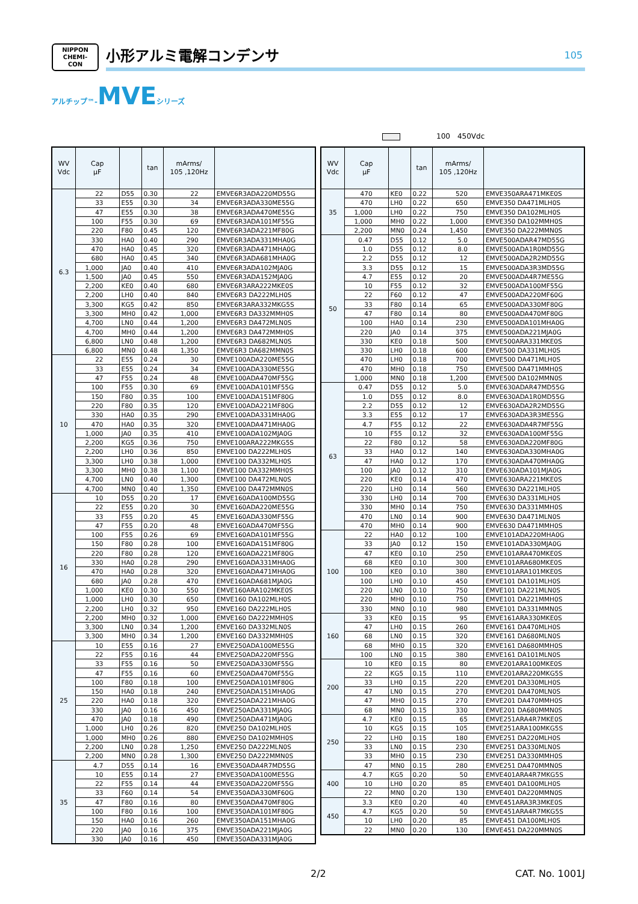NIPPON
CHEMI-CON
小形アルミ電解コンデンサ
105
アルチップ™-MVEシリーズ
100　450Vdc
| WV Vdc | Cap μF | | tan | mArms/ 105 ,120Hz | |
| --- | --- | --- | --- | --- | --- |
| 6.3 | 22 | D55 | 0.30 | 22 | EMVE6R3ADA220MD55G |
| | 33 | E55 | 0.30 | 34 | EMVE6R3ADA330ME55G |
| | 47 | E55 | 0.30 | 38 | EMVE6R3ADA470ME55G |
| | 100 | F55 | 0.30 | 69 | EMVE6R3ADA101MF55G |
| | 220 | F80 | 0.45 | 120 | EMVE6R3ADA221MF80G |
| | 330 | HA0 | 0.40 | 290 | EMVE6R3ADA331MHA0G |
| | 470 | HA0 | 0.45 | 320 | EMVE6R3ADA471MHA0G |
| | 680 | HA0 | 0.45 | 340 | EMVE6R3ADA681MHA0G |
| | 1,000 | JA0 | 0.40 | 410 | EMVE6R3ADA102MJA0G |
| | 1,500 | JA0 | 0.45 | 550 | EMVE6R3ADA152MJA0G |
| | 2,200 | KE0 | 0.40 | 680 | EMVE6R3ARA222MKE0S |
| | 2,200 | LH0 | 0.40 | 840 | EMVE6R3 DA222MLH0S |
| | 3,300 | KG5 | 0.42 | 850 | EMVE6R3ARA332MKG5S |
| | 3,300 | MH0 | 0.42 | 1,000 | EMVE6R3 DA332MMH0S |
| | 4,700 | LN0 | 0.44 | 1,200 | EMVE6R3 DA472MLN0S |
| | 4,700 | MH0 | 0.44 | 1,200 | EMVE6R3 DA472MMH0S |
| | 6,800 | LN0 | 0.48 | 1,200 | EMVE6R3 DA682MLN0S |
| | 6,800 | MN0 | 0.48 | 1,350 | EMVE6R3 DA682MMN0S |
| 10 | 22 | E55 | 0.24 | 30 | EMVE100ADA220ME55G |
| | 33 | E55 | 0.24 | 34 | EMVE100ADA330ME55G |
| | 47 | F55 | 0.24 | 48 | EMVE100ADA470MF55G |
| | 100 | F55 | 0.30 | 69 | EMVE100ADA101MF55G |
| | 150 | F80 | 0.35 | 100 | EMVE100ADA151MF80G |
| | 220 | F80 | 0.35 | 120 | EMVE100ADA221MF80G |
| | 330 | HA0 | 0.35 | 290 | EMVE100ADA331MHA0G |
| | 470 | HA0 | 0.35 | 320 | EMVE100ADA471MHA0G |
| | 1,000 | JA0 | 0.35 | 410 | EMVE100ADA102MJA0G |
| | 2,200 | KG5 | 0.36 | 750 | EMVE100ARA222MKG5S |
| | 2,200 | LH0 | 0.36 | 850 | EMVE100 DA222MLH0S |
| | 3,300 | LH0 | 0.38 | 1,000 | EMVE100 DA332MLH0S |
| | 3,300 | MH0 | 0.38 | 1,100 | EMVE100 DA332MMH0S |
| | 4,700 | LN0 | 0.40 | 1,300 | EMVE100 DA472MLN0S |
| | 4,700 | MN0 | 0.40 | 1,350 | EMVE100 DA472MMN0S |
| 16 | 10 | D55 | 0.20 | 17 | EMVE160ADA100MD55G |
| | 22 | E55 | 0.20 | 30 | EMVE160ADA220ME55G |
| | 33 | F55 | 0.20 | 45 | EMVE160ADA330MF55G |
| | 47 | F55 | 0.20 | 48 | EMVE160ADA470MF55G |
| | 100 | F55 | 0.26 | 69 | EMVE160ADA101MF55G |
| | 150 | F80 | 0.28 | 100 | EMVE160ADA151MF80G |
| | 220 | F80 | 0.28 | 120 | EMVE160ADA221MF80G |
| | 330 | HA0 | 0.28 | 290 | EMVE160ADA331MHA0G |
| | 470 | HA0 | 0.28 | 320 | EMVE160ADA471MHA0G |
| | 680 | JA0 | 0.28 | 470 | EMVE160ADA681MJA0G |
| | 1,000 | KE0 | 0.30 | 550 | EMVE160ARA102MKE0S |
| | 1,000 | LH0 | 0.30 | 650 | EMVE160 DA102MLH0S |
| | 2,200 | LH0 | 0.32 | 950 | EMVE160 DA222MLH0S |
| | 2,200 | MH0 | 0.32 | 1,000 | EMVE160 DA222MMH0S |
| | 3,300 | LN0 | 0.34 | 1,200 | EMVE160 DA332MLN0S |
| | 3,300 | MH0 | 0.34 | 1,200 | EMVE160 DA332MMH0S |
| 25 | 10 | E55 | 0.16 | 27 | EMVE250ADA100ME55G |
| | 22 | F55 | 0.16 | 44 | EMVE250ADA220MF55G |
| | 33 | F55 | 0.16 | 50 | EMVE250ADA330MF55G |
| | 47 | F55 | 0.16 | 60 | EMVE250ADA470MF55G |
| | 100 | F80 | 0.18 | 100 | EMVE250ADA101MF80G |
| | 150 | HA0 | 0.18 | 240 | EMVE250ADA151MHA0G |
| | 220 | HA0 | 0.18 | 320 | EMVE250ADA221MHA0G |
| | 330 | JA0 | 0.16 | 450 | EMVE250ADA331MJA0G |
| | 470 | JA0 | 0.18 | 490 | EMVE250ADA471MJA0G |
| | 1,000 | LH0 | 0.26 | 820 | EMVE250 DA102MLH0S |
| | 1,000 | MH0 | 0.26 | 880 | EMVE250 DA102MMH0S |
| | 2,200 | LN0 | 0.28 | 1,250 | EMVE250 DA222MLN0S |
| | 2,200 | MN0 | 0.28 | 1,300 | EMVE250 DA222MMN0S |
| 35 | 4.7 | D55 | 0.14 | 16 | EMVE350ADA4R7MD55G |
| | 10 | E55 | 0.14 | 27 | EMVE350ADA100ME55G |
| | 22 | F55 | 0.14 | 44 | EMVE350ADA220MF55G |
| | 33 | F60 | 0.14 | 54 | EMVE350ADA330MF60G |
| | 47 | F80 | 0.16 | 80 | EMVE350ADA470MF80G |
| | 100 | F80 | 0.16 | 100 | EMVE350ADA101MF80G |
| | 150 | HA0 | 0.16 | 260 | EMVE350ADA151MHA0G |
| | 220 | JA0 | 0.16 | 375 | EMVE350ADA221MJA0G |
| | 330 | JA0 | 0.16 | 450 | EMVE350ADA331MJA0G |
| WV Vdc | Cap μF | | tan | mArms/ 105 ,120Hz | |
| --- | --- | --- | --- | --- | --- |
| 35 | 470 | KE0 | 0.22 | 520 | EMVE350ARA471MKE0S |
| | 470 | LH0 | 0.22 | 650 | EMVE350 DA471MLH0S |
| | 1,000 | LH0 | 0.22 | 750 | EMVE350 DA102MLH0S |
| | 1,000 | MH0 | 0.22 | 1,000 | EMVE350 DA102MMH0S |
| | 2,200 | MN0 | 0.24 | 1,450 | EMVE350 DA222MMN0S |
| 50 | 0.47 | D55 | 0.12 | 5.0 | EMVE500ADAR47MD55G |
| | 1.0 | D55 | 0.12 | 8.0 | EMVE500ADA1R0MD55G |
| | 2.2 | D55 | 0.12 | 12 | EMVE500ADA2R2MD55G |
| | 3.3 | D55 | 0.12 | 15 | EMVE500ADA3R3MD55G |
| | 4.7 | E55 | 0.12 | 20 | EMVE500ADA4R7ME55G |
| | 10 | F55 | 0.12 | 32 | EMVE500ADA100MF55G |
| | 22 | F60 | 0.12 | 47 | EMVE500ADA220MF60G |
| | 33 | F80 | 0.14 | 65 | EMVE500ADA330MF80G |
| | 47 | F80 | 0.14 | 80 | EMVE500ADA470MF80G |
| | 100 | HA0 | 0.14 | 230 | EMVE500ADA101MHA0G |
| | 220 | JA0 | 0.14 | 375 | EMVE500ADA221MJA0G |
| | 330 | KE0 | 0.18 | 500 | EMVE500ARA331MKE0S |
| | 330 | LH0 | 0.18 | 600 | EMVE500 DA331MLH0S |
| | 470 | LH0 | 0.18 | 700 | EMVE500 DA471MLH0S |
| | 470 | MH0 | 0.18 | 750 | EMVE500 DA471MMH0S |
| | 1,000 | MN0 | 0.18 | 1,200 | EMVE500 DA102MMN0S |
| 63 | 0.47 | D55 | 0.12 | 5.0 | EMVE630ADAR47MD55G |
| | 1.0 | D55 | 0.12 | 8.0 | EMVE630ADA1R0MD55G |
| | 2.2 | D55 | 0.12 | 12 | EMVE630ADA2R2MD55G |
| | 3.3 | E55 | 0.12 | 17 | EMVE630ADA3R3ME55G |
| | 4.7 | F55 | 0.12 | 22 | EMVE630ADA4R7MF55G |
| | 10 | F55 | 0.12 | 32 | EMVE630ADA100MF55G |
| | 22 | F80 | 0.12 | 58 | EMVE630ADA220MF80G |
| | 33 | HA0 | 0.12 | 140 | EMVE630ADA330MHA0G |
| | 47 | HA0 | 0.12 | 170 | EMVE630ADA470MHA0G |
| | 100 | JA0 | 0.12 | 310 | EMVE630ADA101MJA0G |
| | 220 | KE0 | 0.14 | 470 | EMVE630ARA221MKE0S |
| | 220 | LH0 | 0.14 | 560 | EMVE630 DA221MLH0S |
| | 330 | LH0 | 0.14 | 700 | EMVE630 DA331MLH0S |
| | 330 | MH0 | 0.14 | 750 | EMVE630 DA331MMH0S |
| | 470 | LN0 | 0.14 | 900 | EMVE630 DA471MLN0S |
| | 470 | MH0 | 0.14 | 900 | EMVE630 DA471MMH0S |
| 100 | 22 | HA0 | 0.12 | 100 | EMVE101ADA220MHA0G |
| | 33 | JA0 | 0.12 | 150 | EMVE101ADA330MJA0G |
| | 47 | KE0 | 0.10 | 250 | EMVE101ARA470MKE0S |
| | 68 | KE0 | 0.10 | 300 | EMVE101ARA680MKE0S |
| | 100 | KE0 | 0.10 | 380 | EMVE101ARA101MKE0S |
| | 100 | LH0 | 0.10 | 450 | EMVE101 DA101MLH0S |
| | 220 | LN0 | 0.10 | 750 | EMVE101 DA221MLN0S |
| | 220 | MH0 | 0.10 | 750 | EMVE101 DA221MMH0S |
| | 330 | MN0 | 0.10 | 980 | EMVE101 DA331MMN0S |
| 160 | 33 | KE0 | 0.15 | 95 | EMVE161ARA330MKE0S |
| | 47 | LH0 | 0.15 | 260 | EMVE161 DA470MLH0S |
| | 68 | LN0 | 0.15 | 320 | EMVE161 DA680MLN0S |
| | 68 | MH0 | 0.15 | 320 | EMVE161 DA680MMH0S |
| | 100 | LN0 | 0.15 | 380 | EMVE161 DA101MLN0S |
| 200 | 10 | KE0 | 0.15 | 80 | EMVE201ARA100MKE0S |
| | 22 | KG5 | 0.15 | 110 | EMVE201ARA220MKG5S |
| | 33 | LH0 | 0.15 | 220 | EMVE201 DA330MLH0S |
| | 47 | LN0 | 0.15 | 270 | EMVE201 DA470MLN0S |
| | 47 | MH0 | 0.15 | 270 | EMVE201 DA470MMH0S |
| | 68 | MN0 | 0.15 | 330 | EMVE201 DA680MMN0S |
| 250 | 4.7 | KE0 | 0.15 | 65 | EMVE251ARA4R7MKE0S |
| | 10 | KG5 | 0.15 | 105 | EMVE251ARA100MKG5S |
| | 22 | LH0 | 0.15 | 180 | EMVE251 DA220MLH0S |
| | 33 | LN0 | 0.15 | 230 | EMVE251 DA330MLN0S |
| | 33 | MH0 | 0.15 | 230 | EMVE251 DA330MMH0S |
| | 47 | MN0 | 0.15 | 280 | EMVE251 DA470MMN0S |
| 400 | 4.7 | KG5 | 0.20 | 50 | EMVE401ARA4R7MKG5S |
| | 10 | LH0 | 0.20 | 85 | EMVE401 DA100MLH0S |
| | 22 | MN0 | 0.20 | 130 | EMVE401 DA220MMN0S |
| 450 | 3.3 | KE0 | 0.20 | 40 | EMVE451ARA3R3MKE0S |
| | 4.7 | KG5 | 0.20 | 50 | EMVE451ARA4R7MKG5S |
| | 10 | LH0 | 0.20 | 85 | EMVE451 DA100MLH0S |
| | 22 | MN0 | 0.20 | 130 | EMVE451 DA220MMN0S |
2/2 CAT. No. 1001J